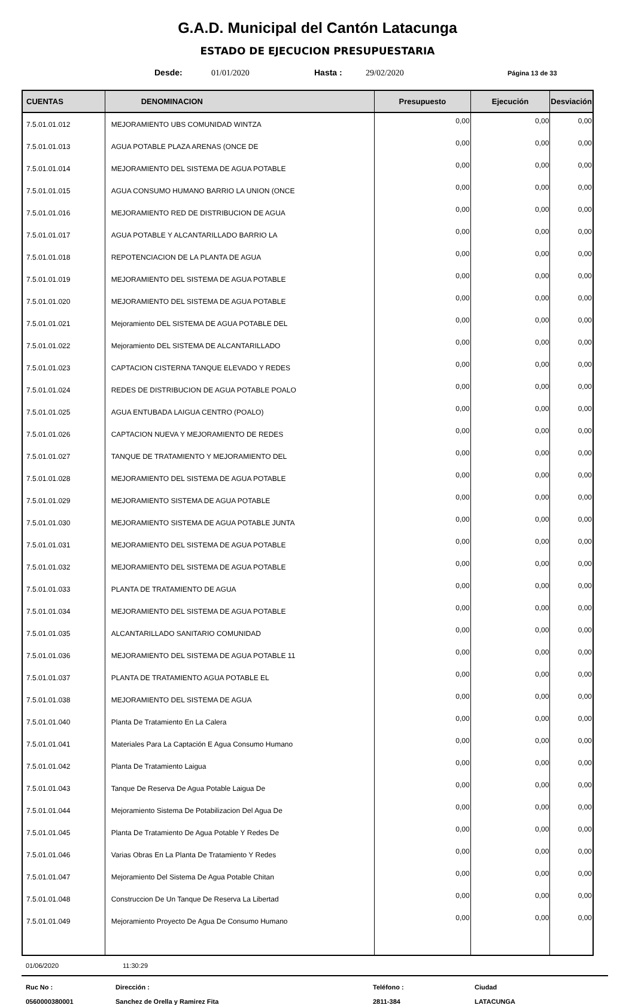G.A.D. Municipal del Cantón Latacunga
ESTADO DE EJECUCION PRESUPUESTARIA
Desde: 01/01/2020 Hasta : 29/02/2020 Página 13 de 33
| CUENTAS | DENOMINACION | Presupuesto | Ejecución | Desviación |
| --- | --- | --- | --- | --- |
| 7.5.01.01.012 | MEJORAMIENTO UBS COMUNIDAD WINTZA | 0,00 | 0,00 | 0,00 |
| 7.5.01.01.013 | AGUA POTABLE PLAZA ARENAS (ONCE DE | 0,00 | 0,00 | 0,00 |
| 7.5.01.01.014 | MEJORAMIENTO DEL SISTEMA DE AGUA POTABLE | 0,00 | 0,00 | 0,00 |
| 7.5.01.01.015 | AGUA CONSUMO HUMANO BARRIO LA UNION (ONCE | 0,00 | 0,00 | 0,00 |
| 7.5.01.01.016 | MEJORAMIENTO RED DE DISTRIBUCION DE AGUA | 0,00 | 0,00 | 0,00 |
| 7.5.01.01.017 | AGUA POTABLE Y ALCANTARILLADO BARRIO LA | 0,00 | 0,00 | 0,00 |
| 7.5.01.01.018 | REPOTENCIACION DE LA PLANTA DE AGUA | 0,00 | 0,00 | 0,00 |
| 7.5.01.01.019 | MEJORAMIENTO DEL SISTEMA DE AGUA POTABLE | 0,00 | 0,00 | 0,00 |
| 7.5.01.01.020 | MEJORAMIENTO DEL SISTEMA DE AGUA POTABLE | 0,00 | 0,00 | 0,00 |
| 7.5.01.01.021 | Mejoramiento DEL SISTEMA DE AGUA POTABLE DEL | 0,00 | 0,00 | 0,00 |
| 7.5.01.01.022 | Mejoramiento DEL SISTEMA DE ALCANTARILLADO | 0,00 | 0,00 | 0,00 |
| 7.5.01.01.023 | CAPTACION CISTERNA TANQUE ELEVADO Y REDES | 0,00 | 0,00 | 0,00 |
| 7.5.01.01.024 | REDES DE DISTRIBUCION DE AGUA POTABLE POALO | 0,00 | 0,00 | 0,00 |
| 7.5.01.01.025 | AGUA ENTUBADA LAIGUA CENTRO (POALO) | 0,00 | 0,00 | 0,00 |
| 7.5.01.01.026 | CAPTACION NUEVA Y MEJORAMIENTO DE REDES | 0,00 | 0,00 | 0,00 |
| 7.5.01.01.027 | TANQUE DE TRATAMIENTO Y MEJORAMIENTO DEL | 0,00 | 0,00 | 0,00 |
| 7.5.01.01.028 | MEJORAMIENTO DEL SISTEMA DE AGUA POTABLE | 0,00 | 0,00 | 0,00 |
| 7.5.01.01.029 | MEJORAMIENTO SISTEMA DE AGUA POTABLE | 0,00 | 0,00 | 0,00 |
| 7.5.01.01.030 | MEJORAMIENTO SISTEMA DE AGUA POTABLE JUNTA | 0,00 | 0,00 | 0,00 |
| 7.5.01.01.031 | MEJORAMIENTO DEL SISTEMA DE AGUA POTABLE | 0,00 | 0,00 | 0,00 |
| 7.5.01.01.032 | MEJORAMIENTO DEL SISTEMA DE AGUA POTABLE | 0,00 | 0,00 | 0,00 |
| 7.5.01.01.033 | PLANTA DE TRATAMIENTO DE AGUA | 0,00 | 0,00 | 0,00 |
| 7.5.01.01.034 | MEJORAMIENTO DEL SISTEMA DE AGUA POTABLE | 0,00 | 0,00 | 0,00 |
| 7.5.01.01.035 | ALCANTARILLADO SANITARIO COMUNIDAD | 0,00 | 0,00 | 0,00 |
| 7.5.01.01.036 | MEJORAMIENTO DEL SISTEMA DE AGUA POTABLE 11 | 0,00 | 0,00 | 0,00 |
| 7.5.01.01.037 | PLANTA DE TRATAMIENTO AGUA POTABLE EL | 0,00 | 0,00 | 0,00 |
| 7.5.01.01.038 | MEJORAMIENTO DEL SISTEMA DE AGUA | 0,00 | 0,00 | 0,00 |
| 7.5.01.01.040 | Planta De Tratamiento En La Calera | 0,00 | 0,00 | 0,00 |
| 7.5.01.01.041 | Materiales Para La Captación E Agua Consumo Humano | 0,00 | 0,00 | 0,00 |
| 7.5.01.01.042 | Planta De Tratamiento Laigua | 0,00 | 0,00 | 0,00 |
| 7.5.01.01.043 | Tanque De Reserva De Agua Potable Laigua De | 0,00 | 0,00 | 0,00 |
| 7.5.01.01.044 | Mejoramiento Sistema De Potabilizacion Del Agua De | 0,00 | 0,00 | 0,00 |
| 7.5.01.01.045 | Planta De Tratamiento De Agua Potable Y Redes De | 0,00 | 0,00 | 0,00 |
| 7.5.01.01.046 | Varias Obras En La Planta De Tratamiento Y Redes | 0,00 | 0,00 | 0,00 |
| 7.5.01.01.047 | Mejoramiento Del Sistema De Agua Potable Chitan | 0,00 | 0,00 | 0,00 |
| 7.5.01.01.048 | Construccion De Un Tanque De Reserva La Libertad | 0,00 | 0,00 | 0,00 |
| 7.5.01.01.049 | Mejoramiento Proyecto De Agua De Consumo Humano | 0,00 | 0,00 | 0,00 |
01/06/2020 11:30:29
Ruc No : Dirección : Teléfono : Ciudad 0560000380001 Sanchez de Orella y Ramirez Fita 2811-384 LATACUNGA